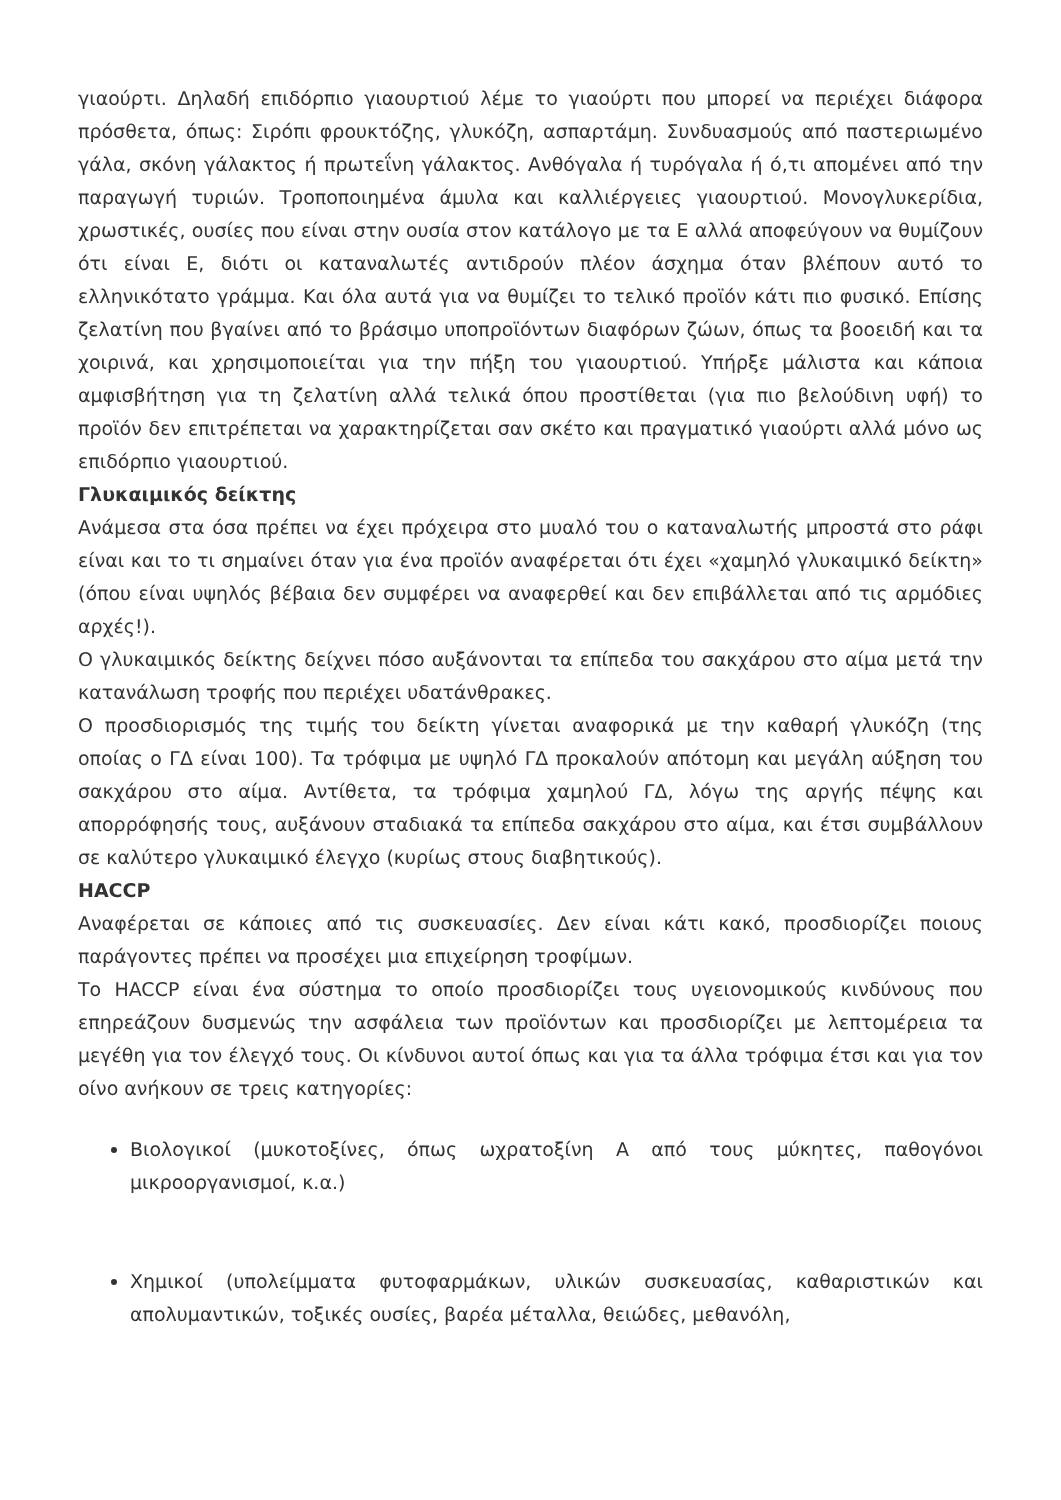γιαούρτι. Δηλαδή επιδόρπιο γιαουρτιού λέμε το γιαούρτι που μπορεί να περιέχει διάφορα πρόσθετα, όπως: Σιρόπι φρουκτόζης, γλυκόζη, ασπαρτάμη. Συνδυασμούς από παστεριωμένο γάλα, σκόνη γάλακτος ή πρωτεΐνη γάλακτος. Ανθόγαλα ή τυρόγαλα ή ό,τι απομένει από την παραγωγή τυριών. Τροποποιημένα άμυλα και καλλιέργειες γιαουρτιού. Μονογλυκερίδια, χρωστικές, ουσίες που είναι στην ουσία στον κατάλογο με τα Ε αλλά αποφεύγουν να θυμίζουν ότι είναι Ε, διότι οι καταναλωτές αντιδρούν πλέον άσχημα όταν βλέπουν αυτό το ελληνικότατο γράμμα. Και όλα αυτά για να θυμίζει το τελικό προϊόν κάτι πιο φυσικό. Επίσης ζελατίνη που βγαίνει από το βράσιμο υποπροϊόντων διαφόρων ζώων, όπως τα βοοειδή και τα χοιρινά, και χρησιμοποιείται για την πήξη του γιαουρτιού. Υπήρξε μάλιστα και κάποια αμφισβήτηση για τη ζελατίνη αλλά τελικά όπου προστίθεται (για πιο βελούδινη υφή) το προϊόν δεν επιτρέπεται να χαρακτηρίζεται σαν σκέτο και πραγματικό γιαούρτι αλλά μόνο ως επιδόρπιο γιαουρτιού.
Γλυκαιμικός δείκτης
Ανάμεσα στα όσα πρέπει να έχει πρόχειρα στο μυαλό του ο καταναλωτής μπροστά στο ράφι είναι και το τι σημαίνει όταν για ένα προϊόν αναφέρεται ότι έχει «χαμηλό γλυκαιμικό δείκτη» (όπου είναι υψηλός βέβαια δεν συμφέρει να αναφερθεί και δεν επιβάλλεται από τις αρμόδιες αρχές!).
Ο γλυκαιμικός δείκτης δείχνει πόσο αυξάνονται τα επίπεδα του σακχάρου στο αίμα μετά την κατανάλωση τροφής που περιέχει υδατάνθρακες.
Ο προσδιορισμός της τιμής του δείκτη γίνεται αναφορικά με την καθαρή γλυκόζη (της οποίας ο ΓΔ είναι 100). Τα τρόφιμα με υψηλό ΓΔ προκαλούν απότομη και μεγάλη αύξηση του σακχάρου στο αίμα. Αντίθετα, τα τρόφιμα χαμηλού ΓΔ, λόγω της αργής πέψης και απορρόφησής τους, αυξάνουν σταδιακά τα επίπεδα σακχάρου στο αίμα, και έτσι συμβάλλουν σε καλύτερο γλυκαιμικό έλεγχο (κυρίως στους διαβητικούς).
HACCP
Αναφέρεται σε κάποιες από τις συσκευασίες. Δεν είναι κάτι κακό, προσδιορίζει ποιους παράγοντες πρέπει να προσέχει μια επιχείρηση τροφίμων.
Το HACCP είναι ένα σύστημα το οποίο προσδιορίζει τους υγειονομικούς κινδύνους που επηρεάζουν δυσμενώς την ασφάλεια των προϊόντων και προσδιορίζει με λεπτομέρεια τα μεγέθη για τον έλεγχό τους. Οι κίνδυνοι αυτοί όπως και για τα άλλα τρόφιμα έτσι και για τον οίνο ανήκουν σε τρεις κατηγορίες:
Βιολογικοί (μυκοτοξίνες, όπως ωχρατοξίνη Α από τους μύκητες, παθογόνοι μικροοργανισμοί, κ.α.)
Χημικοί (υπολείμματα φυτοφαρμάκων, υλικών συσκευασίας, καθαριστικών και απολυμαντικών, τοξικές ουσίες, βαρέα μέταλλα, θειώδες, μεθανόλη,